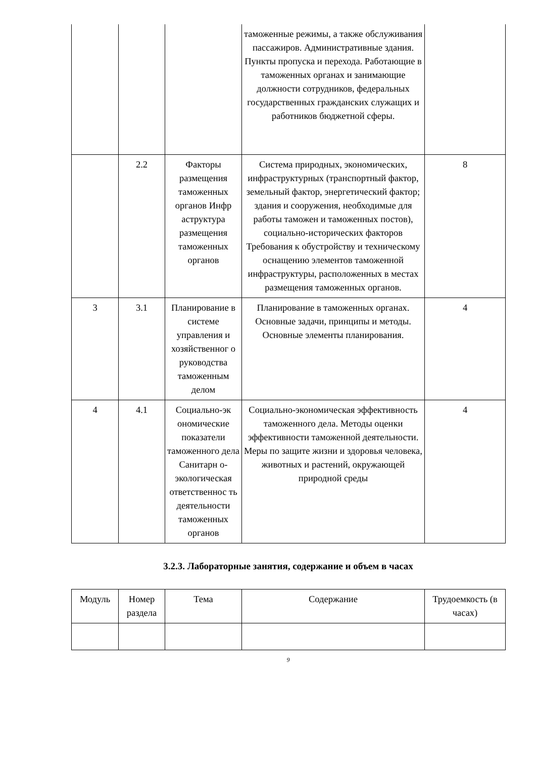| | | | таможенные режимы, а также обслуживания пассажиров. Административные здания. Пункты пропуска и перехода. Работающие в таможенных органах и занимающие должности сотрудников, федеральных государственных гражданских служащих и работников бюджетной сферы. | |
| | 2.2 | Факторы размещения таможенных органов Инфр аструктура размещения таможенных органов | Система природных, экономических, инфраструктурных (транспортный фактор, земельный фактор, энергетический фактор; здания и сооружения, необходимые для работы таможен и таможенных постов), социально-исторических факторов Требования к обустройству и техническому оснащению элементов таможенной инфраструктуры, расположенных в местах размещения таможенных органов. | 8 |
| 3 | 3.1 | Планирование в системе управления и хозяйственног о руководства таможенным делом | Планирование в таможенных органах. Основные задачи, принципы и методы. Основные элементы планирования. | 4 |
| 4 | 4.1 | Социально-эк ономические показатели таможенного дела Санитарн о-экологическая ответственнос ть деятельности таможенных органов | Социально-экономическая эффективность таможенного дела. Методы оценки эффективности таможенной деятельности. Меры по защите жизни и здоровья человека, животных и растений, окружающей природной среды | 4 |
3.2.3. Лабораторные занятия, содержание и объем в часах
| Модуль | Номер раздела | Тема | Содержание | Трудоемкость (в часах) |
| --- | --- | --- | --- | --- |
9